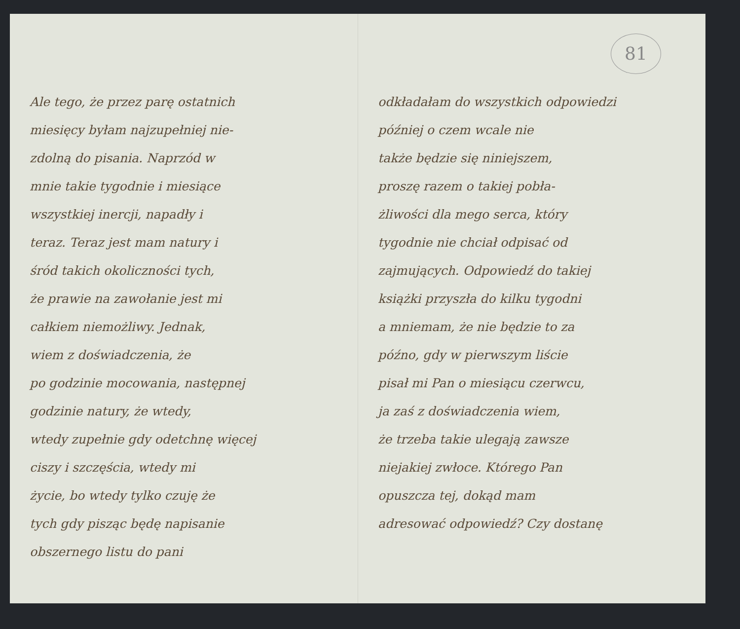Ale tego, że przez parę ostatnich
miesięcy byłam najzupełniej nie-
zdolną do pisania. Naprzód w
mnie takie tygodnie i miesiące
wszystkiej inercji, napadły i
teraz. Teraz jest mam natury i
śród takich okoliczności tych,
że prawie na zawołanie jest mi
całkiem niemożliwy. Jednak,
wiem z doświadczenia, że
po godzinie mocowania, następnej
godzinie natury, że wtedy,
wtedy zupełnie gdy odetchnę więcej
ciszy i szczęścia, wtedy mi
życie, bo wtedy tylko czuję że
tych gdy pisząc będę napisanie
obszernego listu do pani
odkładałam do wszystkich odpowiedzi
później o czem wcale nie
także będzie się niniejszem,
proszę razem o takiej pobła-
żliwości dla mego serca, który
tygodnie nie chciał odpisać od
zajmujących. Odpowiedź do takiej
książki przyszła do kilku tygodni
a mniemam, że nie będzie to za
późno, gdy w pierwszym liście
pisał mi Pan o miesiącu czerwcu,
ja zaś z doświadczenia wiem,
że trzeba takie ulegają zawsze
niejakiej zwłoce. Którego Pan
opuszcza tej, dokąd mam
adresować odpowiedź? Czy dostanę
81